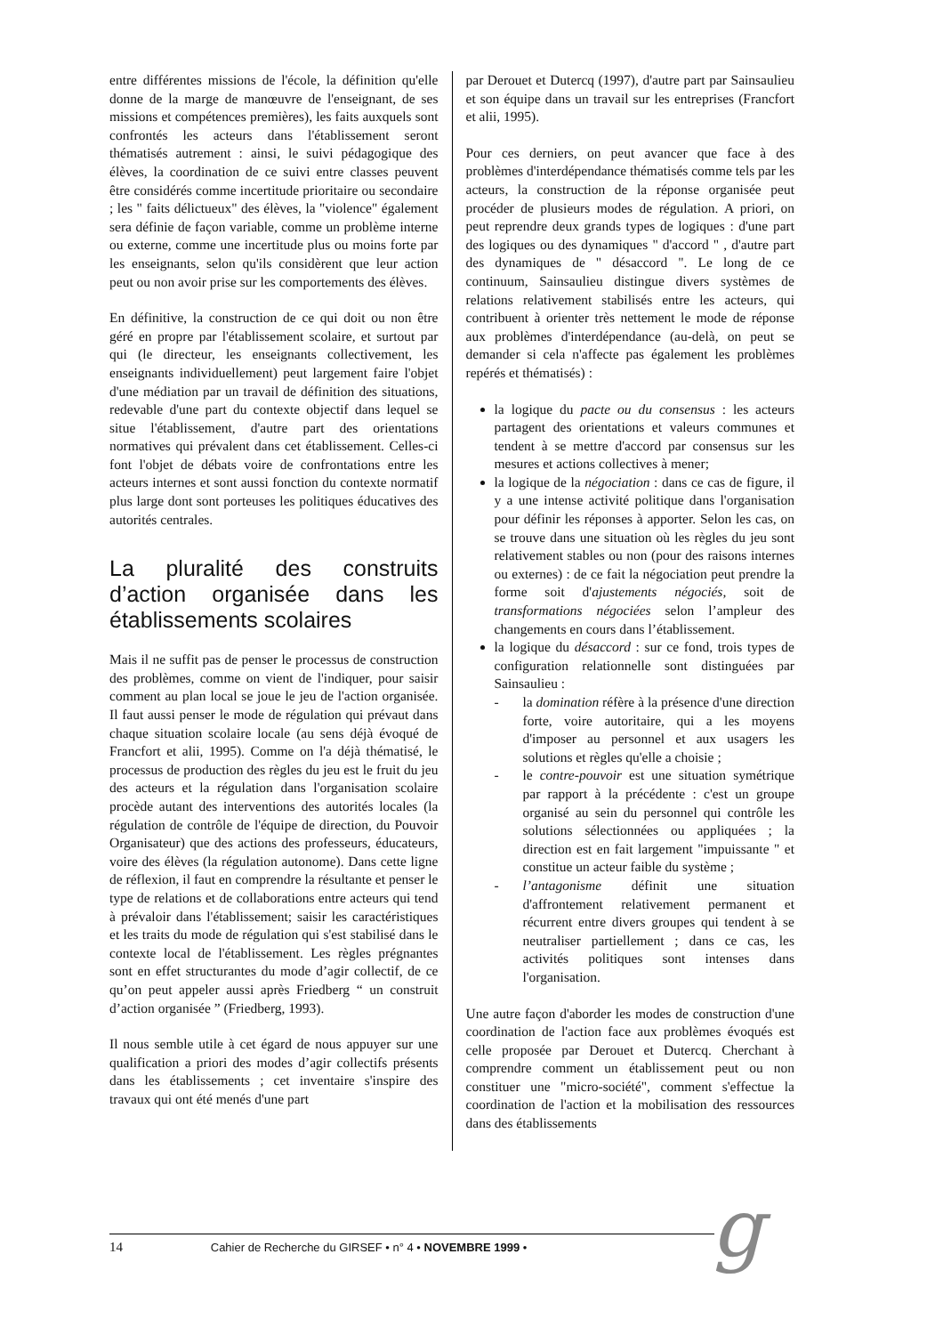entre différentes missions de l'école, la définition qu'elle donne de la marge de manœuvre de l'enseignant, de ses missions et compétences premières), les faits auxquels sont confrontés les acteurs dans l'établissement seront thématisés autrement : ainsi, le suivi pédagogique des élèves, la coordination de ce suivi entre classes peuvent être considérés comme incertitude prioritaire ou secondaire ; les " faits délictueux" des élèves, la "violence" également sera définie de façon variable, comme un problème interne ou externe, comme une incertitude plus ou moins forte par les enseignants, selon qu'ils considèrent que leur action peut ou non avoir prise sur les comportements des élèves.
En définitive, la construction de ce qui doit ou non être géré en propre par l'établissement scolaire, et surtout par qui (le directeur, les enseignants collectivement, les enseignants individuellement) peut largement faire l'objet d'une médiation par un travail de définition des situations, redevable d'une part du contexte objectif dans lequel se situe l'établissement, d'autre part des orientations normatives qui prévalent dans cet établissement. Celles-ci font l'objet de débats voire de confrontations entre les acteurs internes et sont aussi fonction du contexte normatif plus large dont sont porteuses les politiques éducatives des autorités centrales.
La pluralité des construits d’action organisée dans les établissements scolaires
Mais il ne suffit pas de penser le processus de construction des problèmes, comme on vient de l'indiquer, pour saisir comment au plan local se joue le jeu de l'action organisée. Il faut aussi penser le mode de régulation qui prévaut dans chaque situation scolaire locale (au sens déjà évoqué de Francfort et alii, 1995). Comme on l'a déjà thématisé, le processus de production des règles du jeu est le fruit du jeu des acteurs et la régulation dans l'organisation scolaire procède autant des interventions des autorités locales (la régulation de contrôle de l'équipe de direction, du Pouvoir Organisateur) que des actions des professeurs, éducateurs, voire des élèves (la régulation autonome). Dans cette ligne de réflexion, il faut en comprendre la résultante et penser le type de relations et de collaborations entre acteurs qui tend à prévaloir dans l'établissement; saisir les caractéristiques et les traits du mode de régulation qui s'est stabilisé dans le contexte local de l'établissement. Les règles prégnantes sont en effet structurantes du mode d’agir collectif, de ce qu’on peut appeler aussi après Friedberg “ un construit d’action organisée ” (Friedberg, 1993).
Il nous semble utile à cet égard de nous appuyer sur une qualification a priori des modes d’agir collectifs présents dans les établissements ; cet inventaire s'inspire des travaux qui ont été menés d'une part
par Derouet et Dutercq (1997), d'autre part par Sainsaulieu et son équipe dans un travail sur les entreprises (Francfort et alii, 1995).
Pour ces derniers, on peut avancer que face à des problèmes d'interdépendance thématisés comme tels par les acteurs, la construction de la réponse organisée peut procéder de plusieurs modes de régulation. A priori, on peut reprendre deux grands types de logiques : d'une part des logiques ou des dynamiques " d'accord " , d'autre part des dynamiques de " désaccord ". Le long de ce continuum, Sainsaulieu distingue divers systèmes de relations relativement stabilisés entre les acteurs, qui contribuent à orienter très nettement le mode de réponse aux problèmes d'interdépendance (au-delà, on peut se demander si cela n'affecte pas également les problèmes repérés et thématisés) :
la logique du pacte ou du consensus : les acteurs partagent des orientations et valeurs communes et tendent à se mettre d'accord par consensus sur les mesures et actions collectives à mener;
la logique de la négociation : dans ce cas de figure, il y a une intense activité politique dans l'organisation pour définir les réponses à apporter. Selon les cas, on se trouve dans une situation où les règles du jeu sont relativement stables ou non (pour des raisons internes ou externes) : de ce fait la négociation peut prendre la forme soit d'ajustements négociés, soit de transformations négociées selon l’ampleur des changements en cours dans l’établissement.
la logique du désaccord : sur ce fond, trois types de configuration relationnelle sont distinguées par Sainsaulieu :
- la domination réfère à la présence d'une direction forte, voire autoritaire, qui a les moyens d'imposer au personnel et aux usagers les solutions et règles qu'elle a choisie ;
- le contre-pouvoir est une situation symétrique par rapport à la précédente : c'est un groupe organisé au sein du personnel qui contrôle les solutions sélectionnées ou appliquées ; la direction est en fait largement "impuissante " et constitue un acteur faible du système ;
- l’antagonisme définit une situation d'affrontement relativement permanent et récurrent entre divers groupes qui tendent à se neutraliser partiellement ; dans ce cas, les activités politiques sont intenses dans l'organisation.
Une autre façon d'aborder les modes de construction d'une coordination de l'action face aux problèmes évoqués est celle proposée par Derouet et Dutercq. Cherchant à comprendre comment un établissement peut ou non constituer une "micro-société", comment s'effectue la coordination de l'action et la mobilisation des ressources dans des établissements
14 Cahier de Recherche du GIRSEF • n° 4 • NOVEMBRE 1999 • g